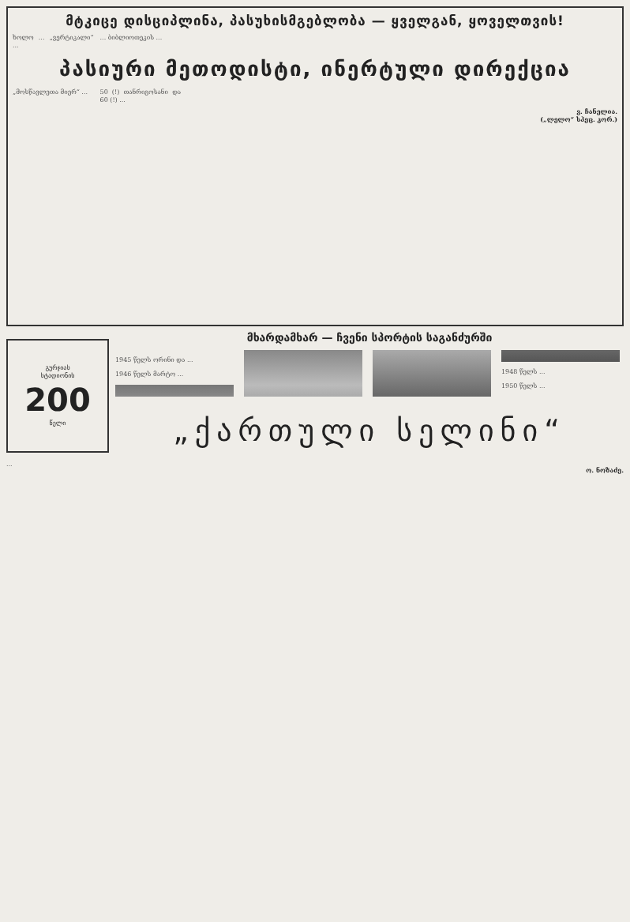მტკიცე დისციპლინა, პასუხისმგებლობა — ყველგან, ყოველთვის!
ხოლო ... „ვერტიკალი“ ...
... ბიბლიოთეკის ...
პასიური მეთოდისტი, ინერტული დირექცია
„მოსწავლეთა მიერ“ ...
50 (!) თანრიგოსანი და 60 (!) ...
ვ. ჩანელია.
(„ლელო“ სპეც. კორ.)
გურჯიას
სტადიონის
200
წელი
...
მხარდამხარ — ჩვენი სპორტის საგანძურში
1945 წელს ორინი და ...
1946 წელს მარტო ...
1948 წელს ...
1950 წელს ...
„ქართული სელინი“
ო. ნოზაძე.